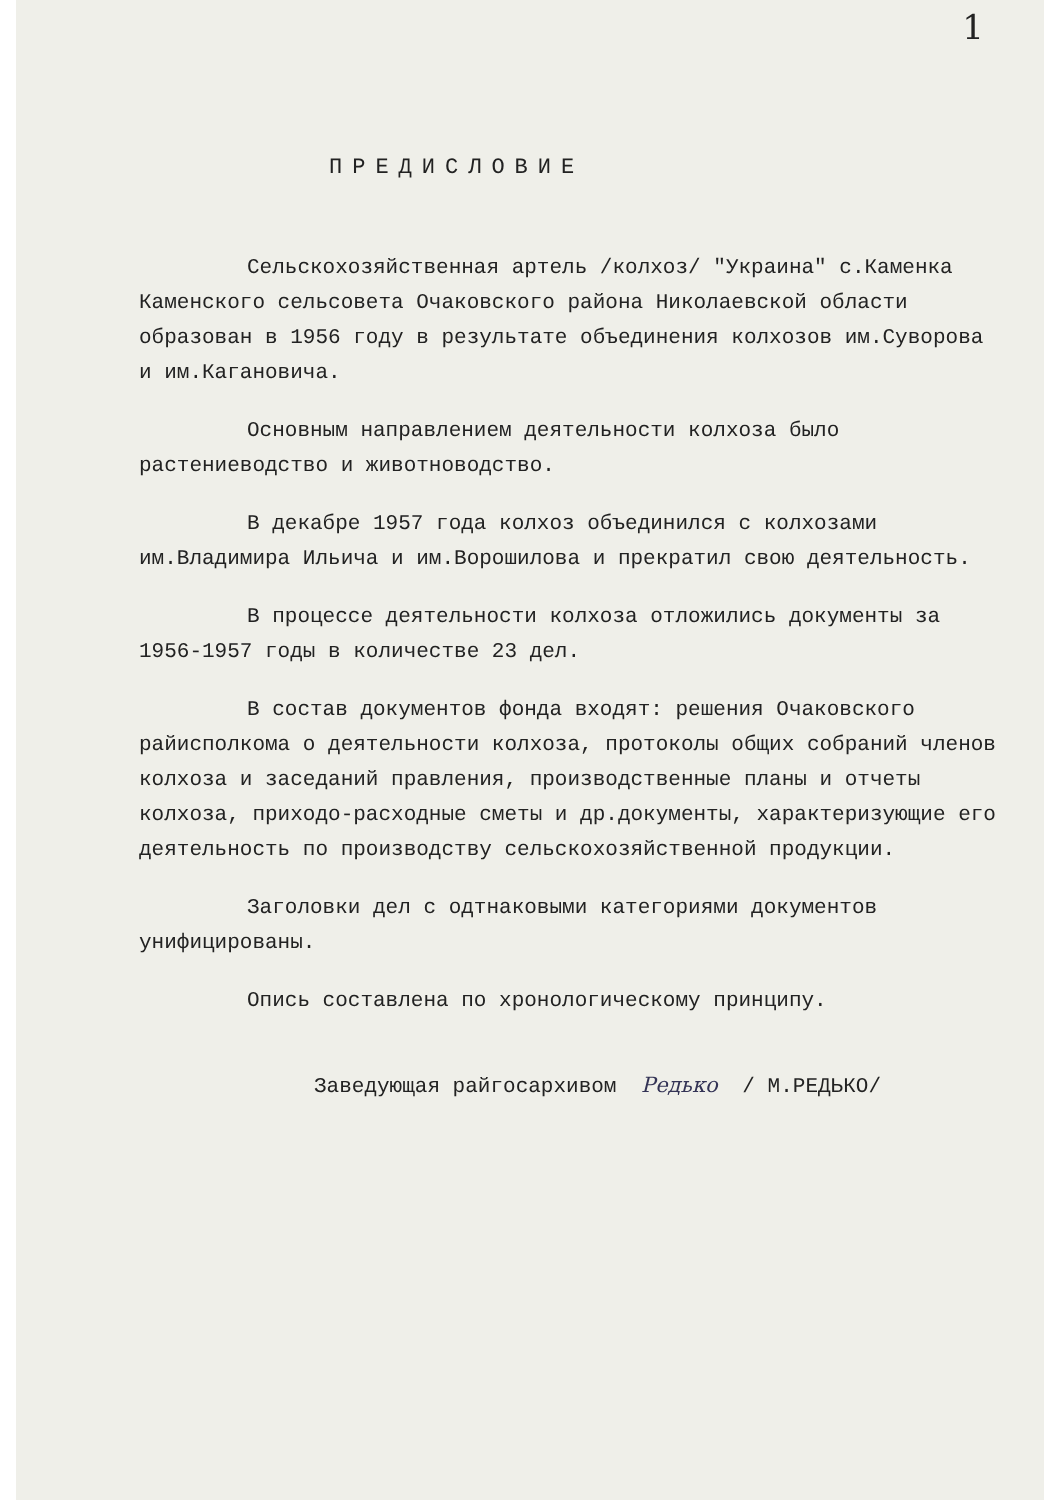1
ПРЕДИСЛОВИЕ
Сельскохозяйственная артель /колхоз/ "Украина" с.Каменка Каменского сельсовета Очаковского района Николаевской области образован в 1956 году в результате объединения колхозов им.Суворова и им.Кагановича.
Основным направлением деятельности колхоза было растениеводство и животноводство.
В декабре 1957 года колхоз объединился с колхозами им.Владимира Ильича и им.Ворошилова и прекратил свою деятельность.
В процессе деятельности колхоза отложились документы за 1956-1957 годы в количестве 23 дел.
В состав документов фонда входят: решения Очаковского райисполкома о деятельности колхоза, протоколы общих собраний членов колхоза и заседаний правления, производственные планы и отчеты колхоза, приходо-расходные сметы и др.документы, характеризующие его деятельность по производству сельскохозяйственной продукции.
Заголовки дел с одтнаковыми категориями документов унифицированы.
Опись составлена по хронологическому принципу.
Заведующая райгосархивом Редько / М.РЕДЬКО/